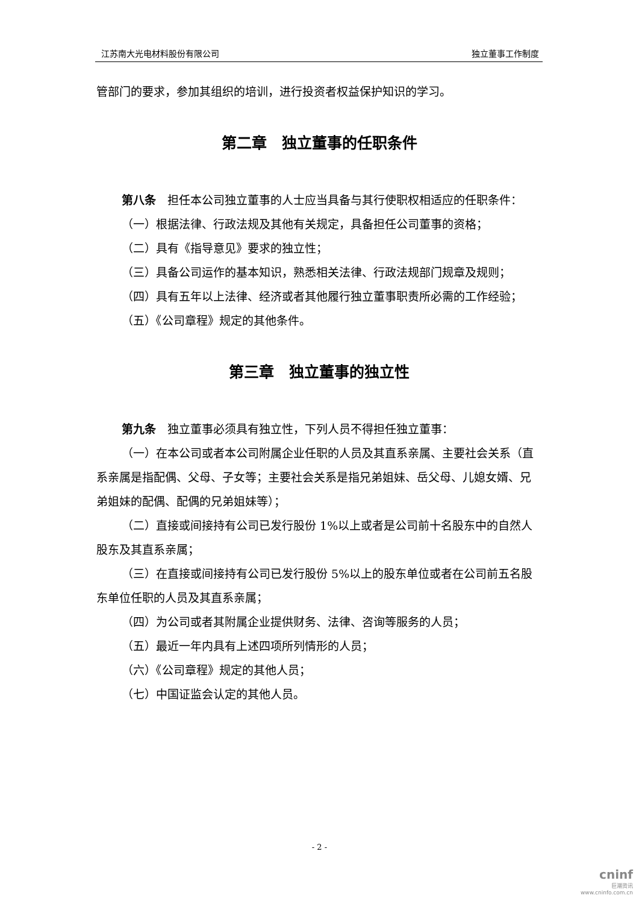江苏南大光电材料股份有限公司 独立董事工作制度
管部门的要求，参加其组织的培训，进行投资者权益保护知识的学习。
第二章　独立董事的任职条件
第八条　担任本公司独立董事的人士应当具备与其行使职权相适应的任职条件：
（一）根据法律、行政法规及其他有关规定，具备担任公司董事的资格；
（二）具有《指导意见》要求的独立性；
（三）具备公司运作的基本知识，熟悉相关法律、行政法规部门规章及规则；
（四）具有五年以上法律、经济或者其他履行独立董事职责所必需的工作经验；
（五）《公司章程》规定的其他条件。
第三章　独立董事的独立性
第九条　独立董事必须具有独立性，下列人员不得担任独立董事：
（一）在本公司或者本公司附属企业任职的人员及其直系亲属、主要社会关系（直系亲属是指配偶、父母、子女等；主要社会关系是指兄弟姐妹、岳父母、儿媳女婿、兄弟姐妹的配偶、配偶的兄弟姐妹等）；
（二）直接或间接持有公司已发行股份 1%以上或者是公司前十名股东中的自然人股东及其直系亲属；
（三）在直接或间接持有公司已发行股份 5%以上的股东单位或者在公司前五名股东单位任职的人员及其直系亲属；
（四）为公司或者其附属企业提供财务、法律、咨询等服务的人员；
（五）最近一年内具有上述四项所列情形的人员；
（六）《公司章程》规定的其他人员；
（七）中国证监会认定的其他人员。
- 2 -
cninf
巨潮资讯
www.cninfo.com.cn